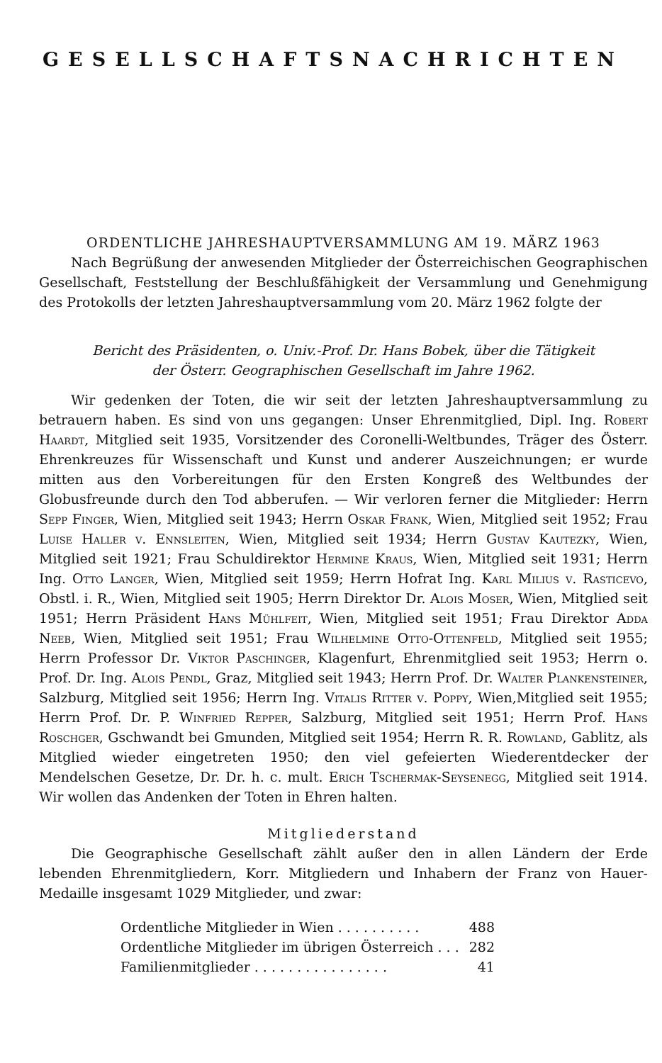GESELLSCHAFTSNACHRICHTEN
ORDENTLICHE JAHRESHAUPTVERSAMMLUNG AM 19. MÄRZ 1963
Nach Begrüßung der anwesenden Mitglieder der Österreichischen Geographischen Gesellschaft, Feststellung der Beschlußfähigkeit der Versammlung und Genehmigung des Protokolls der letzten Jahreshauptversammlung vom 20. März 1962 folgte der
Bericht des Präsidenten, o. Univ.-Prof. Dr. Hans Bobek, über die Tätigkeit
der Österr. Geographischen Gesellschaft im Jahre 1962.
Wir gedenken der Toten, die wir seit der letzten Jahreshauptversammlung zu betrauern haben. Es sind von uns gegangen: Unser Ehrenmitglied, Dipl. Ing. Robert Haardt, Mitglied seit 1935, Vorsitzender des Coronelli-Weltbundes, Träger des Österr. Ehrenkreuzes für Wissenschaft und Kunst und anderer Auszeichnungen; er wurde mitten aus den Vorbereitungen für den Ersten Kongreß des Weltbundes der Globusfreunde durch den Tod abberufen. — Wir verloren ferner die Mitglieder: Herrn Sepp Finger, Wien, Mitglied seit 1943; Herrn Oskar Frank, Wien, Mitglied seit 1952; Frau Luise Haller v. Ennsleiten, Wien, Mitglied seit 1934; Herrn Gustav Kautezky, Wien, Mitglied seit 1921; Frau Schuldirektor Hermine Kraus, Wien, Mitglied seit 1931; Herrn Ing. Otto Langer, Wien, Mitglied seit 1959; Herrn Hofrat Ing. Karl Milius v. Rasticevo, Obstl. i. R., Wien, Mitglied seit 1905; Herrn Direktor Dr. Alois Moser, Wien, Mitglied seit 1951; Herrn Präsident Hans Mühlfeit, Wien, Mitglied seit 1951; Frau Direktor Adda Neeb, Wien, Mitglied seit 1951; Frau Wilhelmine Otto-Ottenfeld, Mitglied seit 1955; Herrn Professor Dr. Viktor Paschinger, Klagenfurt, Ehrenmitglied seit 1953; Herrn o. Prof. Dr. Ing. Alois Pendl, Graz, Mitglied seit 1943; Herrn Prof. Dr. Walter Plankensteiner, Salzburg, Mitglied seit 1956; Herrn Ing. Vitalis Ritter v. Poppy, Wien,Mitglied seit 1955; Herrn Prof. Dr. P. Winfried Repper, Salzburg, Mitglied seit 1951; Herrn Prof. Hans Roschger, Gschwandt bei Gmunden, Mitglied seit 1954; Herrn R. R. Rowland, Gablitz, als Mitglied wieder eingetreten 1950; den viel gefeierten Wiederentdecker der Mendelschen Gesetze, Dr. Dr. h. c. mult. Erich Tschermak-Seysenegg, Mitglied seit 1914. Wir wollen das Andenken der Toten in Ehren halten.
Mitgliederstand
Die Geographische Gesellschaft zählt außer den in allen Ländern der Erde lebenden Ehrenmitgliedern, Korr. Mitgliedern und Inhabern der Franz von Hauer-Medaille insgesamt 1029 Mitglieder, und zwar:
| Ordentliche Mitglieder in Wien . . . . . . . . . . | 488 |
| Ordentliche Mitglieder im übrigen Österreich . . . | 282 |
| Familienmitglieder . . . . . . . . . . . . . . . . | 41 |